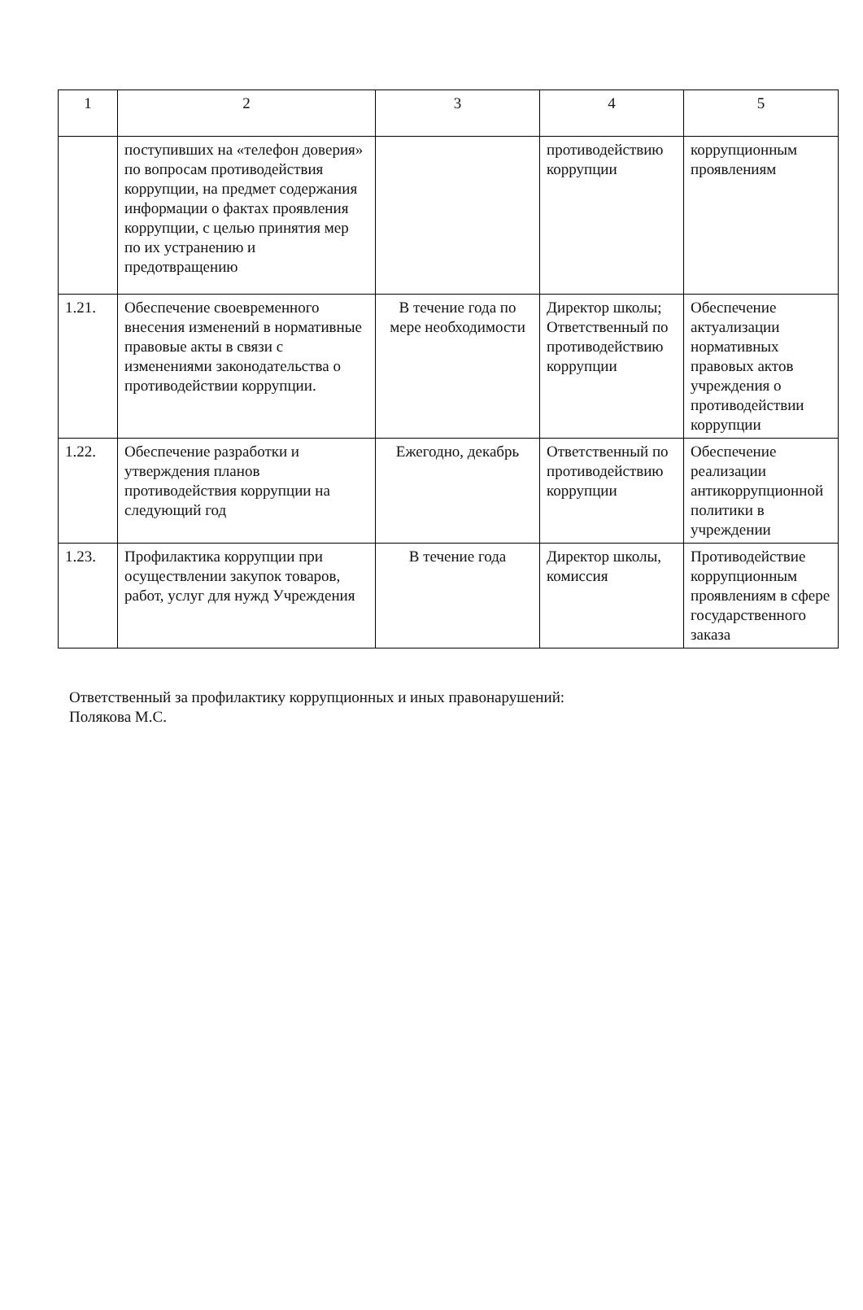| 1 | 2 | 3 | 4 | 5 |
| | поступивших на «телефон доверия» по вопросам противодействия коррупции, на предмет содержания информации о фактах проявления коррупции, с целью принятия мер по их устранению и предотвращению | | противодействию коррупции | коррупционным проявлениям |
| 1.21. | Обеспечение своевременного внесения изменений в нормативные правовые акты в связи с изменениями законодательства о противодействии коррупции. | В течение года по мере необходимости | Директор школы; Ответственный по противодействию коррупции | Обеспечение актуализации нормативных правовых актов учреждения о противодействии коррупции |
| 1.22. | Обеспечение разработки и утверждения планов противодействия коррупции на следующий год | Ежегодно, декабрь | Ответственный по противодействию коррупции | Обеспечение реализации антикоррупционной политики в учреждении |
| 1.23. | Профилактика коррупции при осуществлении закупок товаров, работ, услуг для нужд Учреждения | В течение года | Директор школы, комиссия | Противодействие коррупционным проявлениям в сфере государственного заказа |
Ответственный за профилактику коррупционных и иных правонарушений:
Полякова М.С.